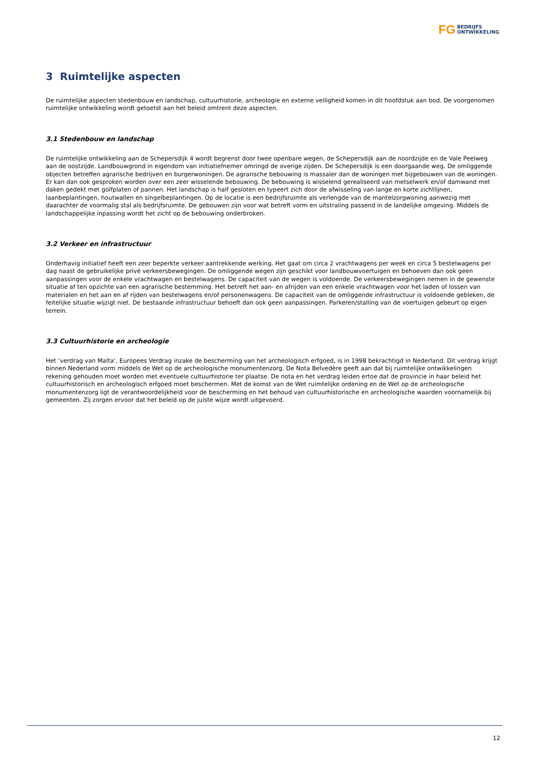FG BEDRIJFS
ONTWIKKELING
3 Ruimtelijke aspecten
De ruimtelijke aspecten stedenbouw en landschap, cultuurhistorie, archeologie en externe veiligheid komen in dit hoofdstuk aan bod. De voorgenomen ruimtelijke ontwikkeling wordt getoetst aan het beleid omtrent deze aspecten.
3.1 Stedenbouw en landschap
De ruimtelijke ontwikkeling aan de Schepersdijk 4 wordt begrenst door twee openbare wegen, de Schepersdijk aan de noordzijde en de Vale Peelweg aan de oostzijde. Landbouwgrond in eigendom van initiatiefnemer omringd de overige zijden. De Schepersdijk is een doorgaande weg. De omliggende objecten betreffen agrarische bedrijven en burgerwoningen. De agrarische bebouwing is massaler dan de woningen met bijgebouwen van de woningen. Er kan dan ook gesproken worden over een zeer wisselende bebouwing. De bebouwing is wisselend gerealiseerd van metselwerk en/of damwand met daken gedekt met golfplaten of pannen. Het landschap is half gesloten en typeert zich door de afwisseling van lange en korte zichtlijnen, laanbeplantingen, houtwallen en singelbeplantingen. Op de locatie is een bedrijfsruimte als verlengde van de mantelzorgwoning aanwezig met daarachter de voormalig stal als bedrijfsruimte. De gebouwen zijn voor wat betreft vorm en uitstraling passend in de landelijke omgeving. Middels de landschappelijke inpassing wordt het zicht op de bebouwing onderbroken.
3.2 Verkeer en infrastructuur
Onderhavig initiatief heeft een zeer beperkte verkeer aantrekkende werking. Het gaat om circa 2 vrachtwagens per week en circa 5 bestelwagens per dag naast de gebruikelijke privé verkeersbewegingen. De omliggende wegen zijn geschikt voor landbouwvoertuigen en behoeven dan ook geen aanpassingen voor de enkele vrachtwagen en bestelwagens. De capaciteit van de wegen is voldoende. De verkeersbewegingen nemen in de gewenste situatie af ten opzichte van een agrarische bestemming. Het betreft het aan- en afrijden van een enkele vrachtwagen voor het laden of lossen van materialen en het aan en af rijden van bestelwagens en/of personenwagens. De capaciteit van de omliggende infrastructuur is voldoende gebleken, de feitelijke situatie wijzigt niet. De bestaande infrastructuur behoeft dan ook geen aanpassingen. Parkeren/stalling van de voertuigen gebeurt op eigen terrein.
3.3 Cultuurhistorie en archeologie
Het ‘verdrag van Malta’, Europees Verdrag inzake de bescherming van het archeologisch erfgoed, is in 1998 bekrachtigd in Nederland. Dit verdrag krijgt binnen Nederland vorm middels de Wet op de archeologische monumentenzorg. De Nota Belvedère geeft aan dat bij ruimtelijke ontwikkelingen rekening gehouden moet worden met eventuele cultuurhistorie ter plaatse. De nota en het verdrag leiden ertoe dat de provincie in haar beleid het cultuurhistorisch en archeologisch erfgoed moet beschermen. Met de komst van de Wet ruimtelijke ordening en de Wet op de archeologische monumentenzorg ligt de verantwoordelijkheid voor de bescherming en het behoud van cultuurhistorische en archeologische waarden voornamelijk bij gemeenten. Zij zorgen ervoor dat het beleid op de juiste wijze wordt uitgevoerd.
12